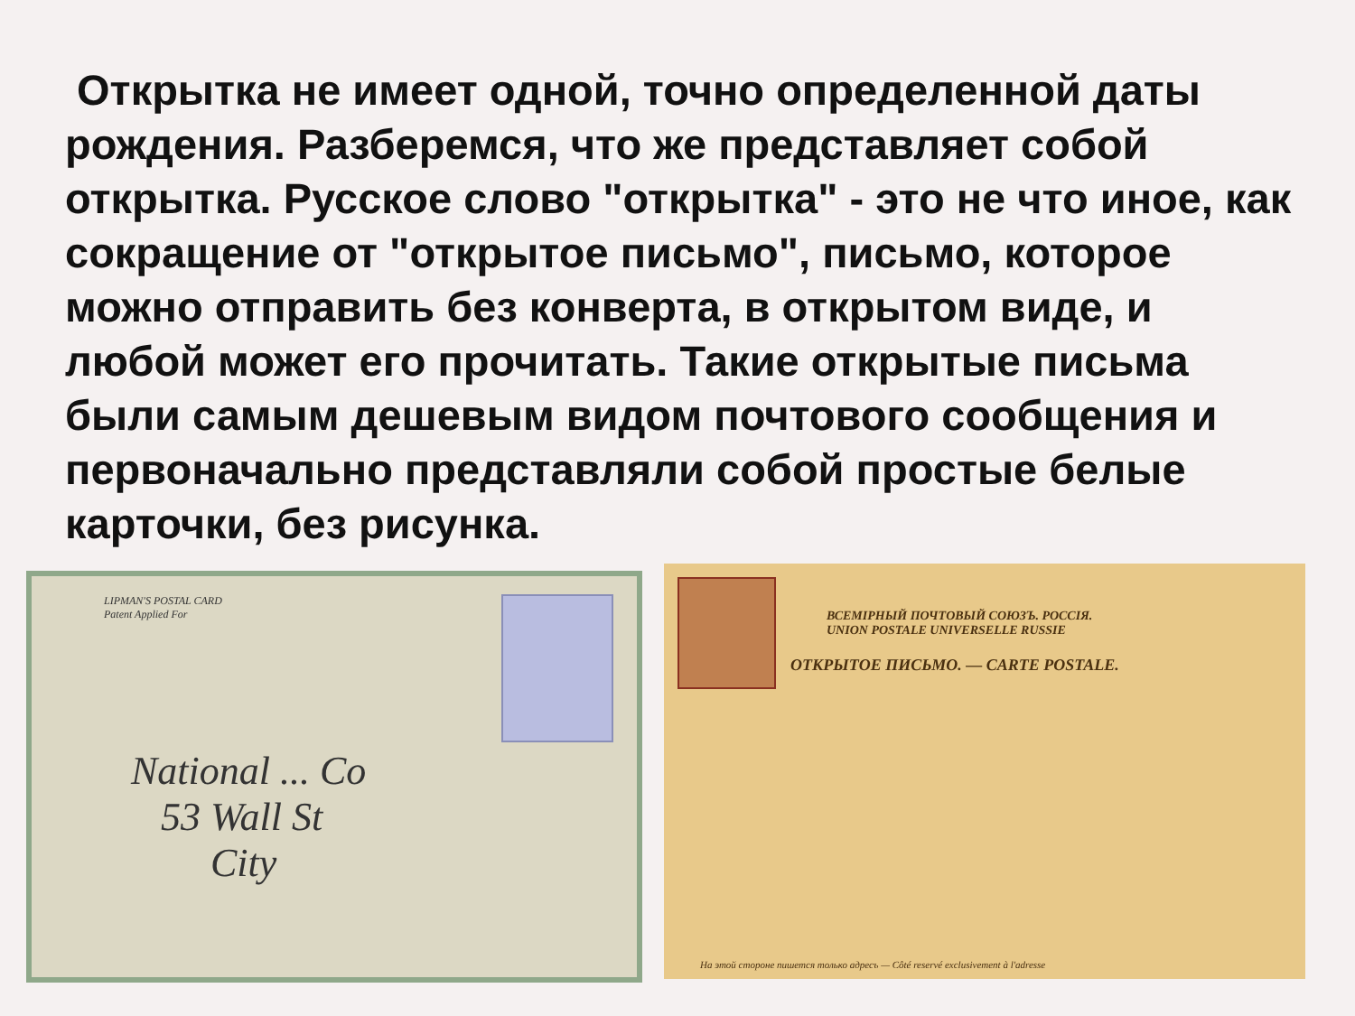Открытка не имеет одной, точно определенной даты рождения. Разберемся, что же представляет собой открытка. Русское слово "открытка" - это не что иное, как сокращение от "открытое письмо", письмо, которое можно отправить без конверта, в открытом виде, и любой может его прочитать. Такие открытые письма были самым дешевым видом почтового сообщения и первоначально представляли собой простые белые карточки, без рисунка.
LIPMAN'S POSTAL CARD
Patent Applied For
National ... Co
53 Wall St
City
ВСЕМIРНЫЙ ПОЧТОВЫЙ СОЮЗЪ. РОССIЯ.
UNION POSTALE UNIVERSELLE RUSSIE
ОТКРЫТОЕ ПИСЬМО. — CARTE POSTALE.
На этой стороне пишется только адресъ — Côté reservé exclusivement à l'adresse